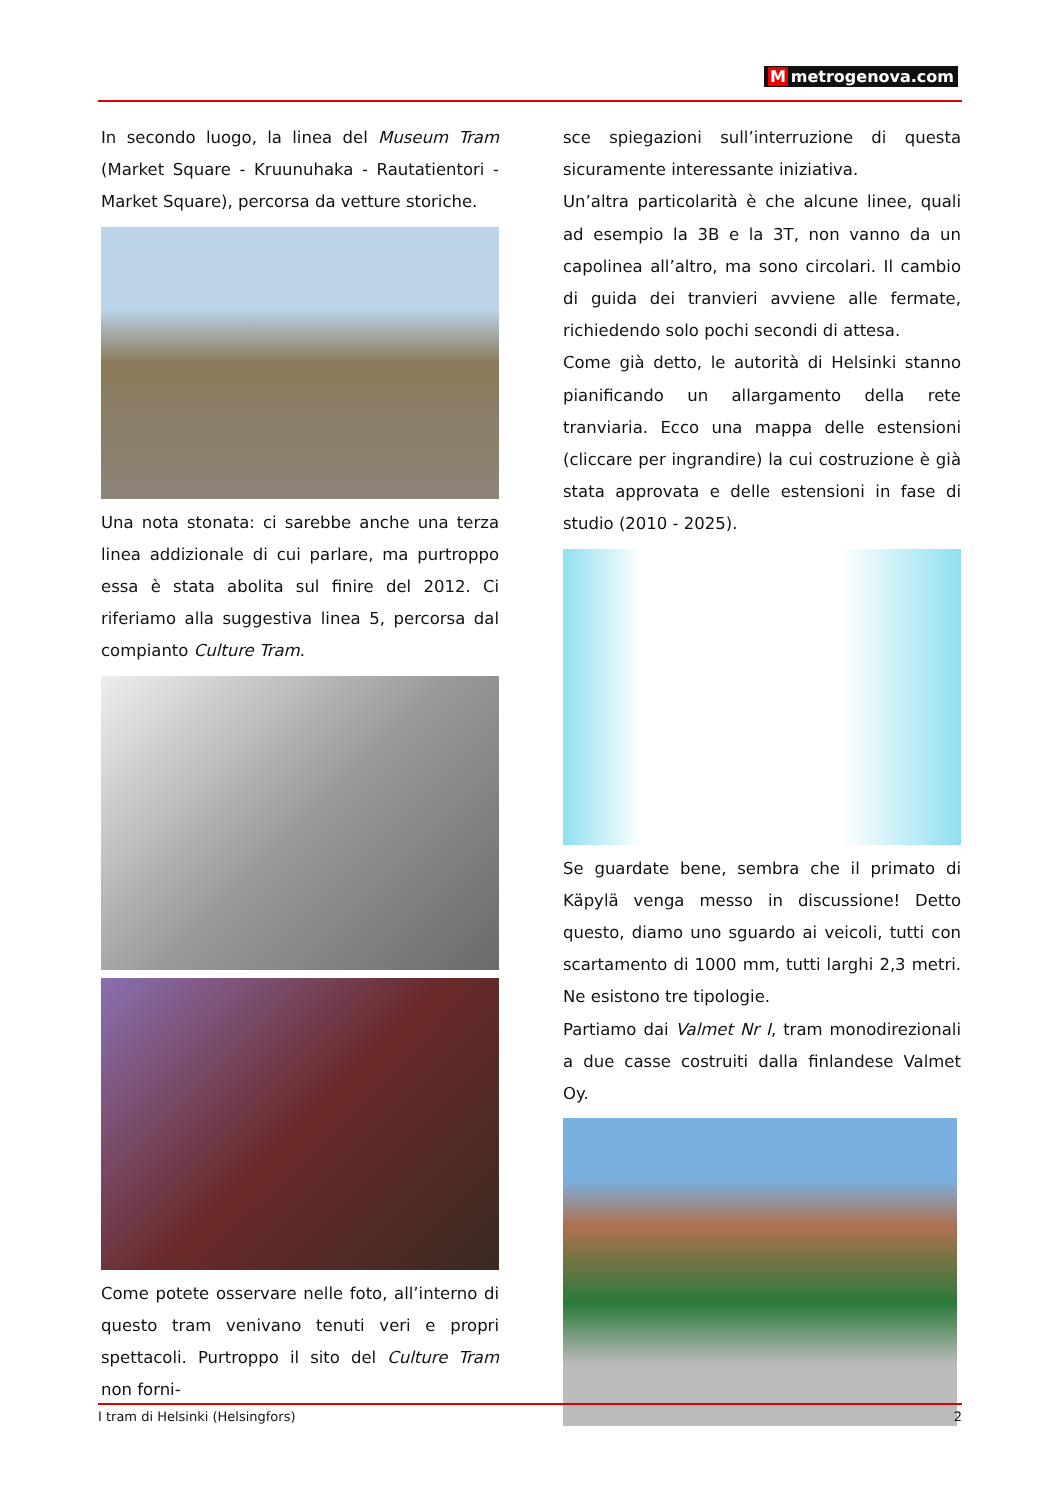Mmetrogenova.com
In secondo luogo, la linea del Museum Tram (Market Square - Kruunuhaka - Rautatientori - Market Square), percorsa da vetture storiche.
Una nota stonata: ci sarebbe anche una terza linea addizionale di cui parlare, ma purtroppo essa è stata abolita sul finire del 2012. Ci riferiamo alla suggestiva linea 5, percorsa dal compianto Culture Tram.
Come potete osservare nelle foto, all’interno di questo tram venivano tenuti veri e propri spettacoli. Purtroppo il sito del Culture Tram non forni-
sce spiegazioni sull’interruzione di questa sicuramente interessante iniziativa.
Un’altra particolarità è che alcune linee, quali ad esempio la 3B e la 3T, non vanno da un capolinea all’altro, ma sono circolari. Il cambio di guida dei tranvieri avviene alle fermate, richiedendo solo pochi secondi di attesa.
Come già detto, le autorità di Helsinki stanno pianificando un allargamento della rete tranviaria. Ecco una mappa delle estensioni (cliccare per ingrandire) la cui costruzione è già stata approvata e delle estensioni in fase di studio (2010 - 2025).
Se guardate bene, sembra che il primato di Käpylä venga messo in discussione! Detto questo, diamo uno sguardo ai veicoli, tutti con scartamento di 1000 mm, tutti larghi 2,3 metri. Ne esistono tre tipologie.
Partiamo dai Valmet Nr I, tram monodirezionali a due casse costruiti dalla finlandese Valmet Oy.
I tram di Helsinki (Helsingfors) 2